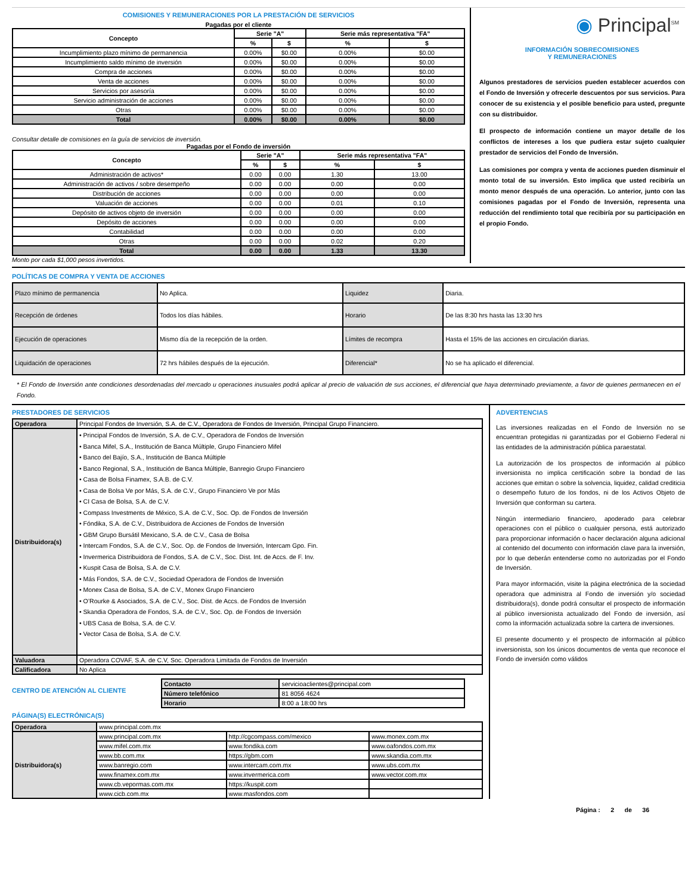COMISIONES Y REMUNERACIONES POR LA PRESTACIÓN DE SERVICIOS
Pagadas por el cliente
| Concepto | Serie "A" | | Serie más representativa "FA" | |
| --- | --- | --- | --- | --- |
| | % | $ | % | $ |
| Incumplimiento plazo mínimo de permanencia | 0.00% | $0.00 | 0.00% | $0.00 |
| Incumplimiento saldo mínimo de inversión | 0.00% | $0.00 | 0.00% | $0.00 |
| Compra de acciones | 0.00% | $0.00 | 0.00% | $0.00 |
| Venta de acciones | 0.00% | $0.00 | 0.00% | $0.00 |
| Servicios por asesoría | 0.00% | $0.00 | 0.00% | $0.00 |
| Servicio administración de acciones | 0.00% | $0.00 | 0.00% | $0.00 |
| Otras | 0.00% | $0.00 | 0.00% | $0.00 |
| Total | 0.00% | $0.00 | 0.00% | $0.00 |
Consultar detalle de comisiones en la guía de servicios de inversión.
Pagadas por el Fondo de inversión
| Concepto | Serie "A" | | Serie más representativa "FA" | |
| --- | --- | --- | --- | --- |
| | % | $ | % | $ |
| Administración de activos* | 0.00 | 0.00 | 1.30 | 13.00 |
| Administración de activos / sobre desempeño | 0.00 | 0.00 | 0.00 | 0.00 |
| Distribución de acciones | 0.00 | 0.00 | 0.00 | 0.00 |
| Valuación de acciones | 0.00 | 0.00 | 0.01 | 0.10 |
| Depósito de activos objeto de inversión | 0.00 | 0.00 | 0.00 | 0.00 |
| Depósito de acciones | 0.00 | 0.00 | 0.00 | 0.00 |
| Contabilidad | 0.00 | 0.00 | 0.00 | 0.00 |
| Otras | 0.00 | 0.00 | 0.02 | 0.20 |
| Total | 0.00 | 0.00 | 1.33 | 13.30 |
Monto por cada $1,000 pesos invertidos.
◉ Principal<sup>SM</sup>
INFORMACIÓN SOBRECOMISIONES
Y REMUNERACIONES
Algunos prestadores de servicios pueden establecer acuerdos con el Fondo de Inversión y ofrecerle descuentos por sus servicios. Para conocer de su existencia y el posible beneficio para usted, pregunte con su distribuidor.
El prospecto de información contiene un mayor detalle de los conflictos de intereses a los que pudiera estar sujeto cualquier prestador de servicios del Fondo de Inversión.
Las comisiones por compra y venta de acciones pueden disminuir el monto total de su inversión. Esto implica que usted recibiría un monto menor después de una operación. Lo anterior, junto con las comisiones pagadas por el Fondo de Inversión, representa una reducción del rendimiento total que recibiría por su participación en el propio Fondo.
POLÍTICAS DE COMPRA Y VENTA DE ACCIONES
| Plazo mínimo de permanencia | No Aplica. | Liquidez | Diaria. |
| Recepción de órdenes | Todos los días hábiles. | Horario | De las 8:30 hrs hasta las 13:30 hrs |
| Ejecución de operaciones | Mismo día de la recepción de la orden. | Límites de recompra | Hasta el 15% de las acciones en circulación diarias. |
| Liquidación de operaciones | 72 hrs hábiles después de la ejecución. | Diferencial* | No se ha aplicado el diferencial. |
* El Fondo de Inversión ante condiciones desordenadas del mercado u operaciones inusuales podrá aplicar al precio de valuación de sus acciones, el diferencial que haya determinado previamente, a favor de quienes permanecen en el Fondo.
PRESTADORES DE SERVICIOS
| Operadora | Principal Fondos de Inversión, S.A. de C.V., Operadora de Fondos de Inversión, Principal Grupo Financiero. |
| Distribuidora(s) | • Principal Fondos de Inversión, S.A. de C.V., Operadora de Fondos de Inversión • Banca Mifel, S.A., Institución de Banca Múltiple, Grupo Financiero Mifel • Banco del Bajío, S.A., Institución de Banca Múltiple • Banco Regional, S.A., Institución de Banca Múltiple, Banregio Grupo Financiero • Casa de Bolsa Finamex, S.A.B. de C.V. • Casa de Bolsa Ve por Más, S.A. de C.V., Grupo Financiero Ve por Más • CI Casa de Bolsa, S.A. de C.V. • Compass Investments de México, S.A. de C.V., Soc. Op. de Fondos de Inversión • Fóndika, S.A. de C.V., Distribuidora de Acciones de Fondos de Inversión • GBM Grupo Bursátil Mexicano, S.A. de C.V., Casa de Bolsa • Intercam Fondos, S.A. de C.V., Soc. Op. de Fondos de Inversión, Intercam Gpo. Fin. • Invermerica Distribuidora de Fondos, S.A. de C.V., Soc. Dist. Int. de Accs. de F. Inv. • Kuspit Casa de Bolsa, S.A. de C.V. • Más Fondos, S.A. de C.V., Sociedad Operadora de Fondos de Inversión • Monex Casa de Bolsa, S.A. de C.V., Monex Grupo Financiero • O’Rourke & Asociados, S.A. de C.V., Soc. Dist. de Accs. de Fondos de Inversión • Skandia Operadora de Fondos, S.A. de C.V., Soc. Op. de Fondos de Inversión • UBS Casa de Bolsa, S.A. de C.V. • Vector Casa de Bolsa, S.A. de C.V. |
| Valuadora | Operadora COVAF, S.A. de C.V, Soc. Operadora Limitada de Fondos de Inversión |
| Calificadora | No Aplica |
CENTRO DE ATENCIÓN AL CLIENTE
| Contacto | servicioaclientes@principal.com |
| Número telefónico | 81 8056 4624 |
| Horario | 8:00 a 18:00 hrs |
PÁGINA(S) ELECTRÓNICA(S)
| Operadora | www.principal.com.mx | | |
| Distribuidora(s) | www.principal.com.mx | http://cgcompass.com/mexico | www.monex.com.mx |
| | www.mifel.com.mx | www.fondika.com | www.oafondos.com.mx |
| | www.bb.com.mx | https://gbm.com | www.skandia.com.mx |
| | www.banregio.com | www.intercam.com.mx | www.ubs.com.mx |
| | www.finamex.com.mx | www.invermerica.com | www.vector.com.mx |
| | www.cb.vepormas.com.mx | https://kuspit.com | |
| | www.cicb.com.mx | www.masfondos.com | |
ADVERTENCIAS
Las inversiones realizadas en el Fondo de Inversión no se encuentran protegidas ni garantizadas por el Gobierno Federal ni las entidades de la administración pública paraestatal.
La autorización de los prospectos de información al público inversionista no implica certificación sobre la bondad de las acciones que emitan o sobre la solvencia, liquidez, calidad crediticia o desempeño futuro de los fondos, ni de los Activos Objeto de Inversión que conforman su cartera.
Ningún intermediario financiero, apoderado para celebrar operaciones con el público o cualquier persona, está autorizado para proporcionar información o hacer declaración alguna adicional al contenido del documento con información clave para la inversión, por lo que deberán entenderse como no autorizadas por el Fondo de Inversión.
Para mayor información, visite la página electrónica de la sociedad operadora que administra al Fondo de inversión y/o sociedad distribuidora(s), donde podrá consultar el prospecto de información al público inversionista actualizado del Fondo de inversión, así como la información actualizada sobre la cartera de inversiones.
El presente documento y el prospecto de información al público inversionista, son los únicos documentos de venta que reconoce el Fondo de inversión como válidos
Página : 2 de 36